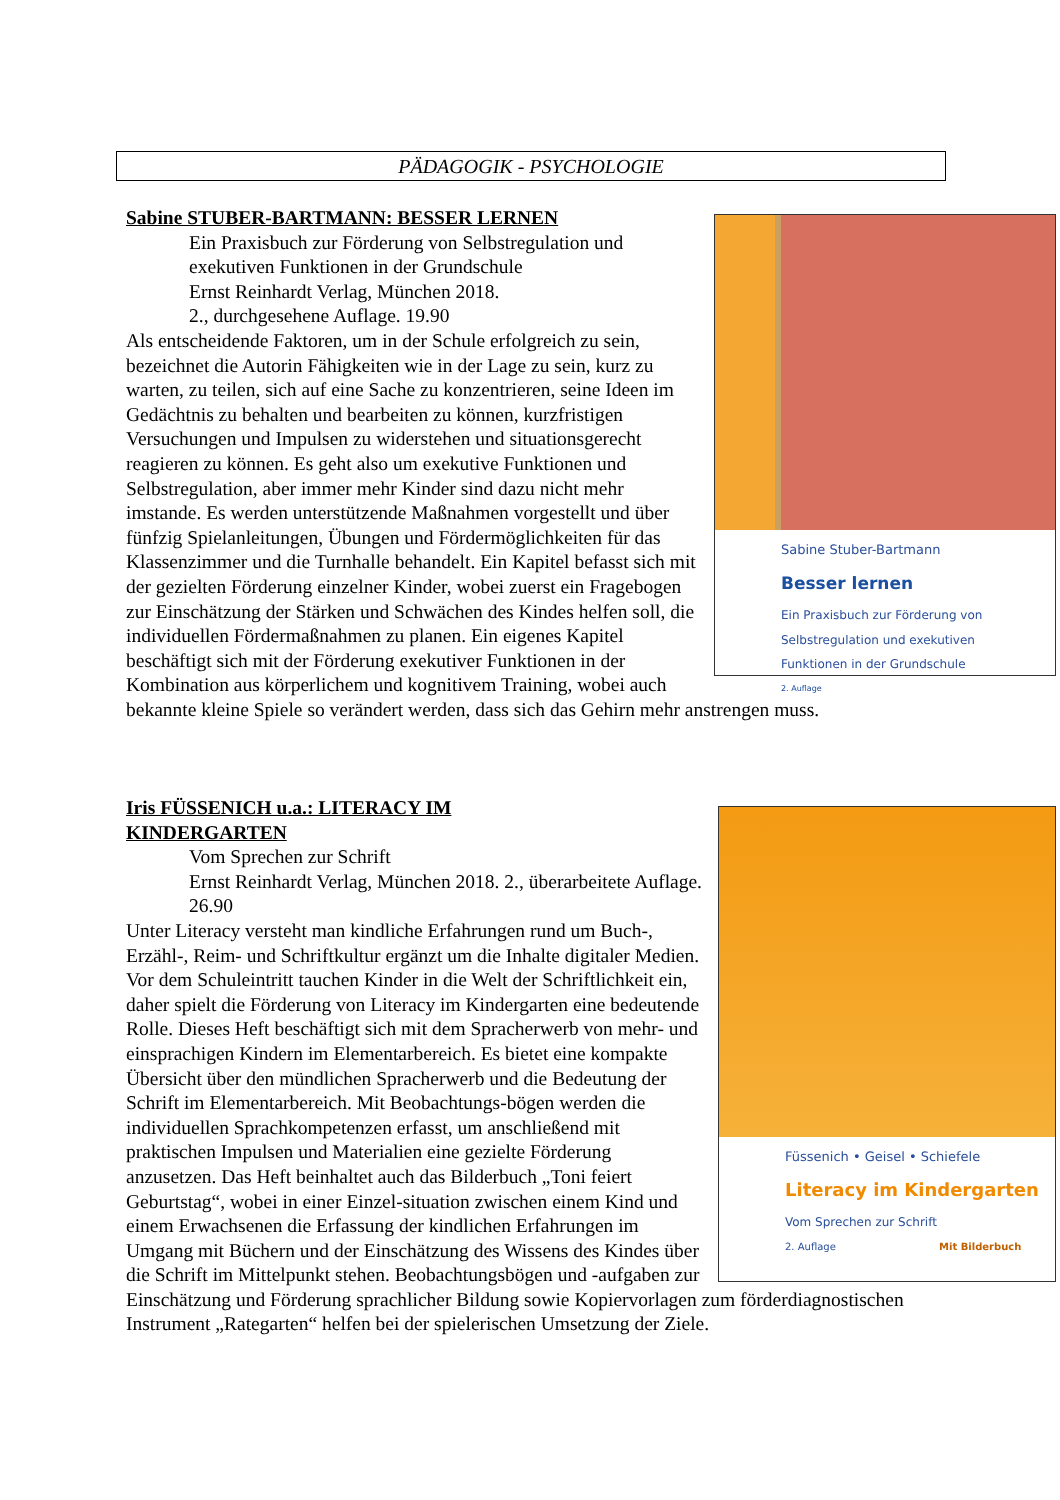PÄDAGOGIK - PSYCHOLOGIE
Sabine Stuber-Bartmann
Besser lernen
Ein Praxisbuch zur Förderung von Selbstregulation und exekutiven Funktionen in der Grundschule
2. Auflage
Sabine STUBER-BARTMANN: BESSER LERNEN
Ein Praxisbuch zur Förderung von Selbstregulation und exekutiven Funktionen in der Grundschule
Ernst Reinhardt Verlag, München 2018.
2., durchgesehene Auflage. 19.90
Als entscheidende Faktoren, um in der Schule erfolgreich zu sein, bezeichnet die Autorin Fähigkeiten wie in der Lage zu sein, kurz zu warten, zu teilen, sich auf eine Sache zu konzentrieren, seine Ideen im Gedächtnis zu behalten und bearbeiten zu können, kurzfristigen Versuchungen und Impulsen zu widerstehen und situationsgerecht reagieren zu können. Es geht also um exekutive Funktionen und Selbstregulation, aber immer mehr Kinder sind dazu nicht mehr imstande. Es werden unterstützende Maßnahmen vorgestellt und über fünfzig Spielanleitungen, Übungen und Fördermöglichkeiten für das Klassenzimmer und die Turnhalle behandelt. Ein Kapitel befasst sich mit der gezielten Förderung einzelner Kinder, wobei zuerst ein Fragebogen zur Einschätzung der Stärken und Schwächen des Kindes helfen soll, die individuellen Fördermaßnahmen zu planen. Ein eigenes Kapitel beschäftigt sich mit der Förderung exekutiver Funktionen in der Kombination aus körperlichem und kognitivem Training, wobei auch bekannte kleine Spiele so verändert werden, dass sich das Gehirn mehr anstrengen muss.
Füssenich • Geisel • Schiefele
Literacy im Kindergarten
Vom Sprechen zur Schrift
2. Auflage Mit Bilderbuch
Iris FÜSSENICH u.a.: LITERACY IM
KINDERGARTEN
Vom Sprechen zur Schrift
Ernst Reinhardt Verlag, München 2018. 2., überarbeitete Auflage. 26.90
Unter Literacy versteht man kindliche Erfahrungen rund um Buch-, Erzähl-, Reim- und Schriftkultur ergänzt um die Inhalte digitaler Medien. Vor dem Schuleintritt tauchen Kinder in die Welt der Schriftlichkeit ein, daher spielt die Förderung von Literacy im Kindergarten eine bedeutende Rolle. Dieses Heft beschäftigt sich mit dem Spracherwerb von mehr- und einsprachigen Kindern im Elementarbereich. Es bietet eine kompakte Übersicht über den mündlichen Spracherwerb und die Bedeutung der Schrift im Elementarbereich. Mit Beobachtungs-bögen werden die individuellen Sprachkompetenzen erfasst, um anschließend mit praktischen Impulsen und Materialien eine gezielte Förderung anzusetzen. Das Heft beinhaltet auch das Bilderbuch „Toni feiert Geburtstag“, wobei in einer Einzel-situation zwischen einem Kind und einem Erwachsenen die Erfassung der kindlichen Erfahrungen im Umgang mit Büchern und der Einschätzung des Wissens des Kindes über die Schrift im Mittelpunkt stehen. Beobachtungsbögen und -aufgaben zur Einschätzung und Förderung sprachlicher Bildung sowie Kopiervorlagen zum förderdiagnostischen Instrument „Rategarten“ helfen bei der spielerischen Umsetzung der Ziele.